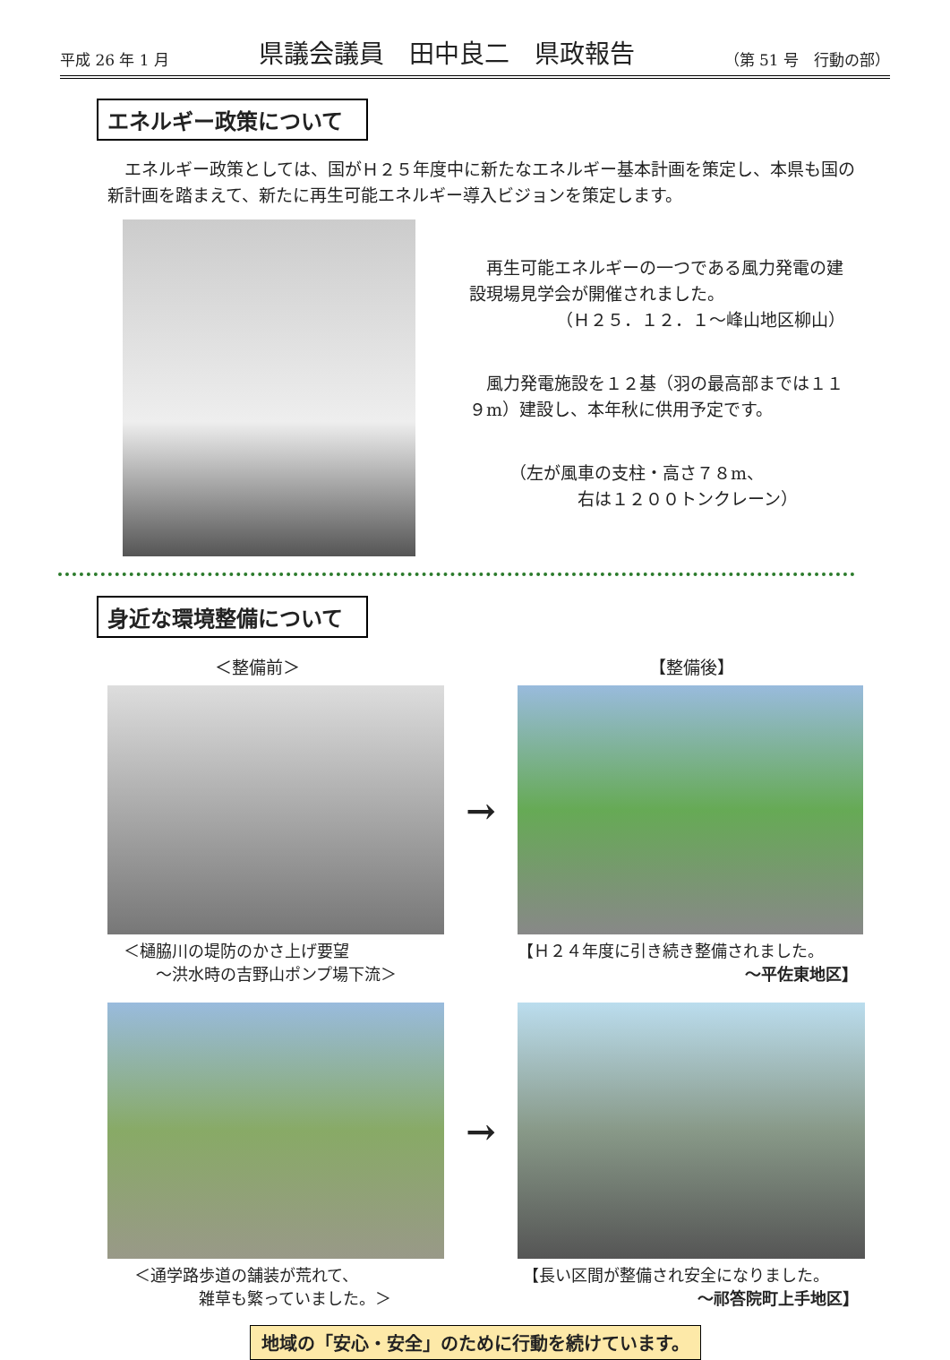平成 26 年 1 月 県議会議員　田中良二　県政報告 （第 51 号　行動の部）
エネルギー政策について
　エネルギー政策としては、国がＨ２５年度中に新たなエネルギー基本計画を策定し、本県も国の新計画を踏まえて、新たに再生可能エネルギー導入ビジョンを策定します。
　再生可能エネルギーの一つである風力発電の建設現場見学会が開催されました。
（Ｈ２５．１２．１～峰山地区柳山）
　風力発電施設を１２基（羽の最高部までは１１９m）建設し、本年秋に供用予定です。
（左が風車の支柱・高さ７８m、
　　　　右は１２００トンクレーン）
身近な環境整備について
＜整備前＞ 【整備後】
→
＜樋脇川の堤防のかさ上げ要望
　　～洪水時の吉野山ポンプ場下流＞
【Ｈ２４年度に引き続き整備されました。
～平佐東地区】
→
＜通学路歩道の舗装が荒れて、
　　　　雑草も繁っていました。＞
【長い区間が整備され安全になりました。
～祁答院町上手地区】
地域の「安心・安全」のために行動を続けています。